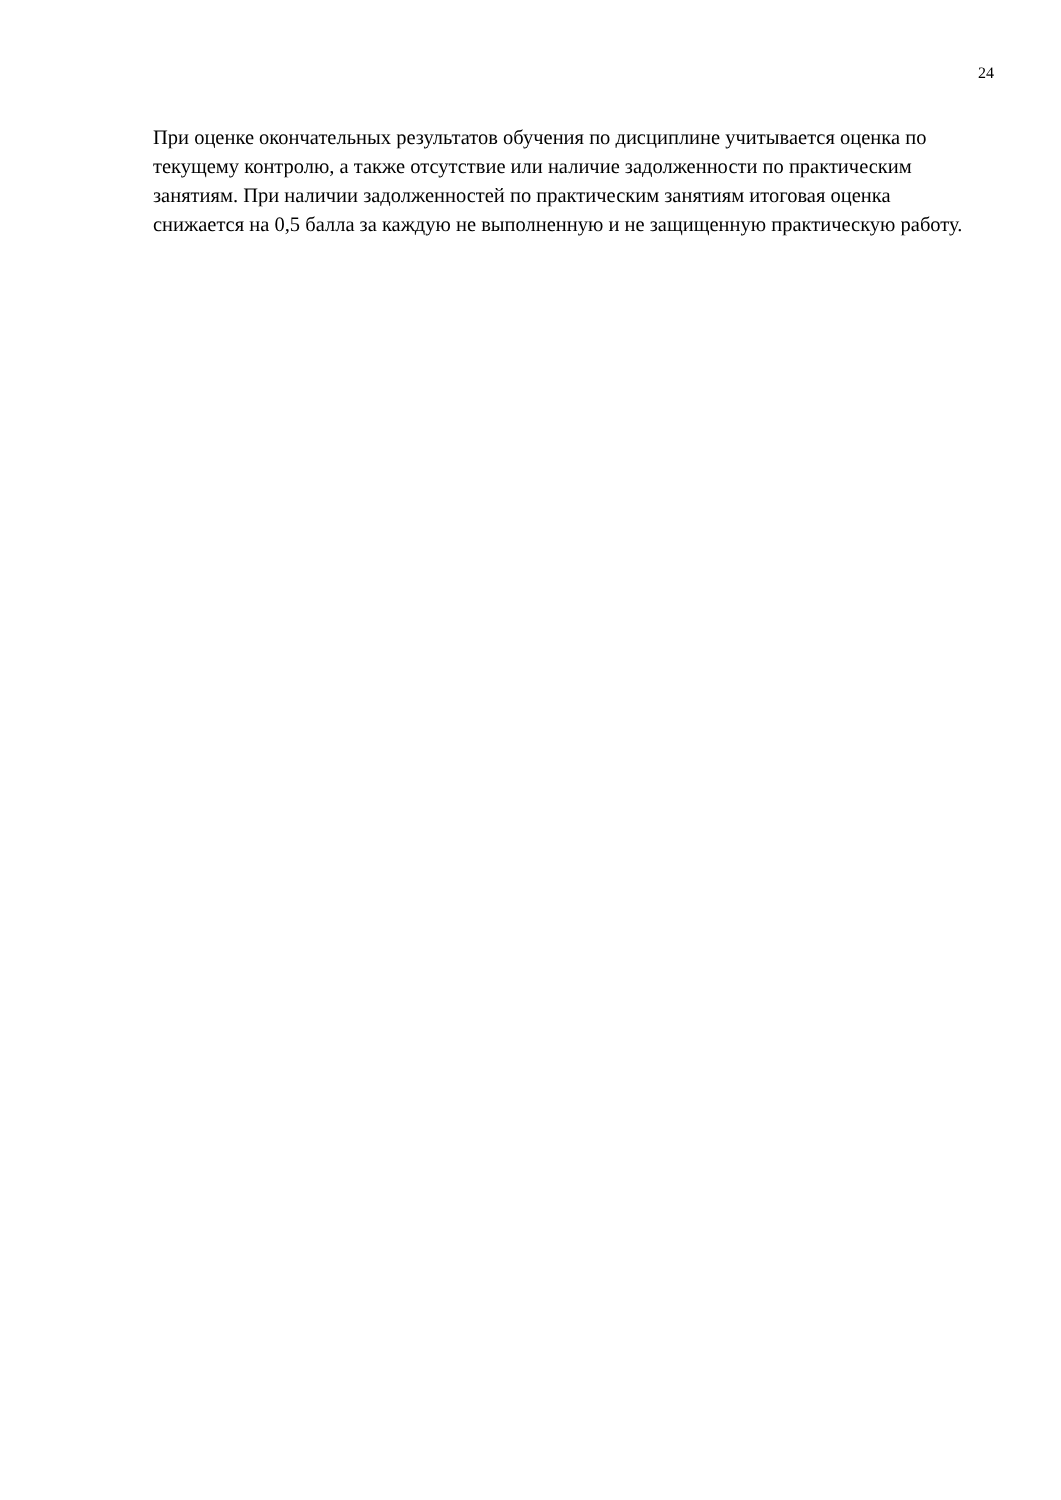24
При оценке окончательных результатов обучения по дисциплине учитывается оценка по текущему контролю, а также отсутствие или наличие задолженности по практическим занятиям. При наличии задолженностей по практическим занятиям итоговая оценка снижается на 0,5 балла за каждую не выполненную и не защищенную практическую работу.